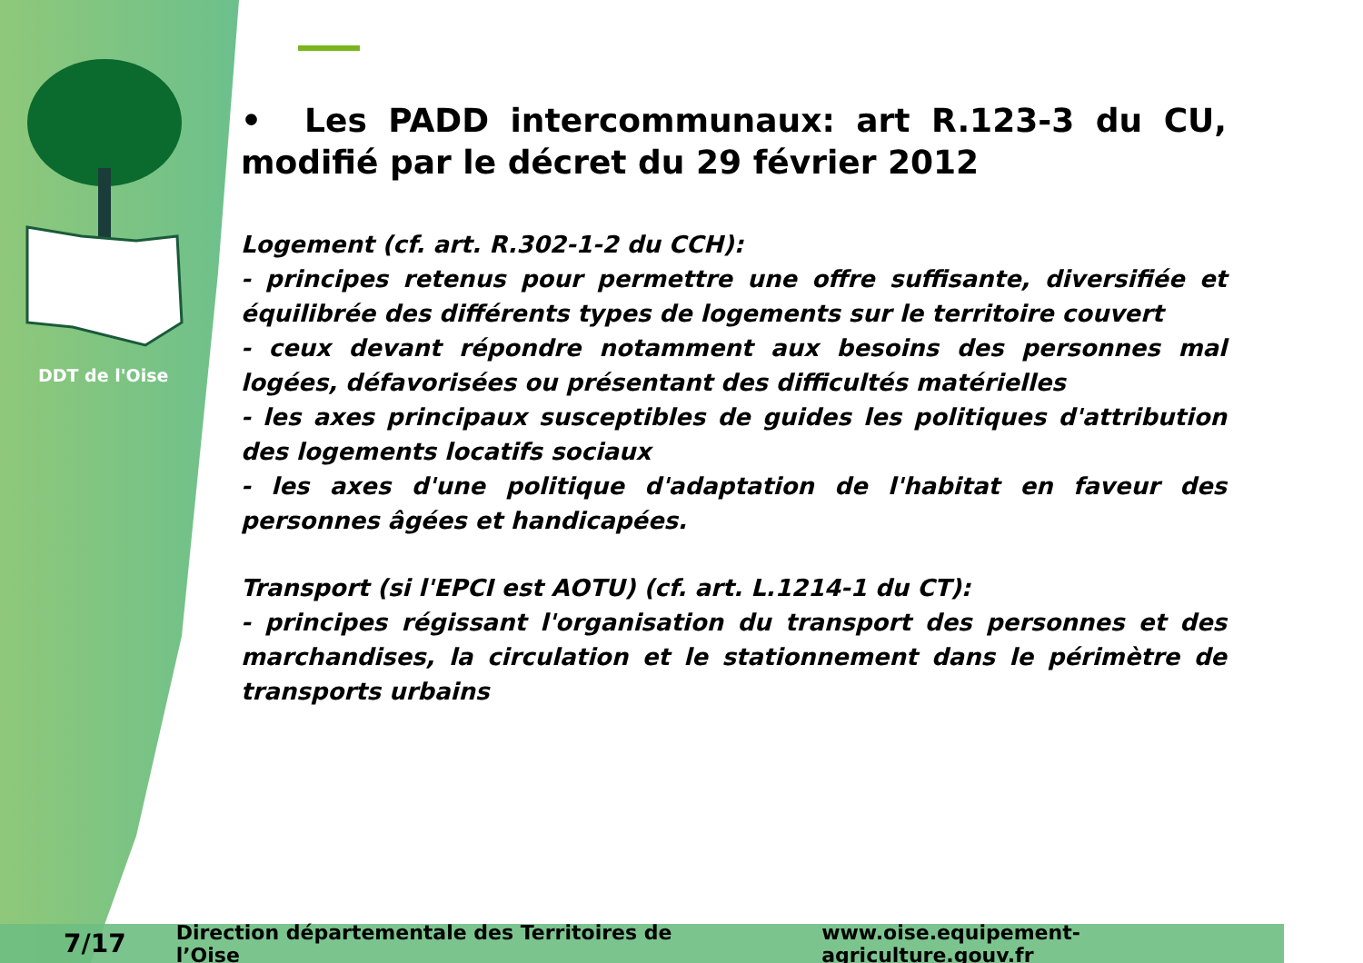DDT de l'Oise
• Les PADD intercommunaux: art R.123-3 du CU, modifié par le décret du 29 février 2012
Logement (cf. art. R.302-1-2 du CCH):
- principes retenus pour permettre une offre suffisante, diversifiée et équilibrée des différents types de logements sur le territoire couvert
- ceux devant répondre notamment aux besoins des personnes mal logées, défavorisées ou présentant des difficultés matérielles
- les axes principaux susceptibles de guides les politiques d'attribution des logements locatifs sociaux
- les axes d'une politique d'adaptation de l'habitat en faveur des personnes âgées et handicapées.
Transport (si l'EPCI est AOTU) (cf. art. L.1214-1 du CT):
- principes régissant l'organisation du transport des personnes et des marchandises, la circulation et le stationnement dans le périmètre de transports urbains
7/17 Direction départementale des Territoires de l’Oise www.oise.equipement-agriculture.gouv.fr